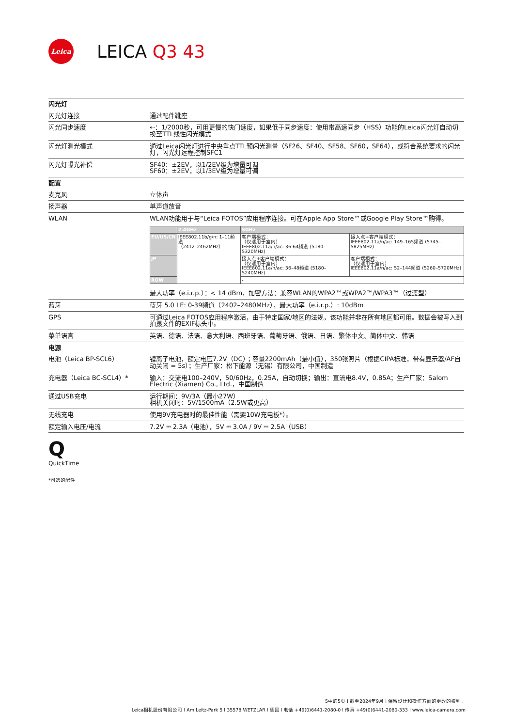Leica
LEICA Q3 43
| 闪光灯 | |
| 闪光灯连接 | 通过配件靴座 |
| 闪光同步速度 | ⇠：1/2000秒，可用更慢的快门速度，如果低于同步速度：使用带高速同步（HSS）功能的Leica闪光灯自动切换至TTL线性闪光模式 |
| 闪光灯测光模式 | 通过Leica闪光灯进行中央重点TTL预闪光测量（SF26、SF40、SF58、SF60，SF64），或符合系统要求的闪光灯，闪光灯远程控制SFC1 |
| 闪光灯曝光补偿 | SF40：±2EV，以1/2EV级为增量可调 SF60：±2EV，以1/3EV级为增量可调 |
| 配置 | |
| 麦克风 | 立体声 |
| 扬声器 | 单声道放音 |
| WLAN | WLAN功能用于与“Leica FOTOS”应用程序连接。可在Apple App Store™或Google Play Store™购得。 / / 2.4GHz / 5GHz / / / --- / --- / --- / --- / / EU/US/CN / IEEE802.11b/g/n: 1–11频道 （2412–2462MHz） / 客户端模式： （仅适用于室内） IEEE802.11a/n/ac: 36-64频道 (5180-5320MHz) / 接入点+客户端模式： IEEE802.11a/n/ac: 149–165频道 (5745–5825MHz) / / JP / / 接入点+客户端模式： （仅适用于室内） IEEE802.11a/n/ac: 36–48频道 (5180–5240MHz) / 客户端模式： （仅适用于室内） IEEE802.11a/n/ac: 52–144频道 (5260–5720MHz) / / ROW / / - / / 最大功率（e.i.r.p.）：< 14 dBm，加密方法：兼容WLAN的WPA2™或WPA2™/WPA3™（过渡型） |
| 蓝牙 | 蓝牙 5.0 LE: 0-39频道（2402–2480MHz），最大功率（e.i.r.p.）: 10dBm |
| GPS | 可通过Leica FOTOS应用程序激活，由于特定国家/地区的法规，该功能并非在所有地区都可用。数据会被写入到拍摄文件的EXIF标头中。 |
| 菜单语言 | 英语、德语、法语、意大利语、西班牙语、葡萄牙语、俄语、日语、繁体中文、简体中文、韩语 |
| 电源 | |
| 电池（Leica BP-SCL6） | 锂离子电池，额定电压7.2V（DC）；容量2200mAh（最小值），350张照片（根据CIPA标准，带有显示器/AF自动关闭 = 5s）；生产厂家：松下能源（无锡）有限公司，中国制造 |
| 充电器（Leica BC-SCL4）* | 输入：交流电100–240V，50/60Hz，0.25A，自动切换；输出：直流电8.4V，0.85A；生产厂家：Salom Electric (Xiamen) Co., Ltd.，中国制造 |
| 通过USB充电 | 运行期间：9V/3A（最小27W） 相机关闭时：5V/1500mA（2.5W或更高） |
| 无线充电 | 使用9V充电器时的最佳性能（需要10W充电板*）。 |
| 额定输入电压/电流 | 7.2V ⎓ 2.3A（电池），5V ⎓ 3.0A / 9V ⎓ 2.5A（USB） |
Q
QuickTime
*可选的配件
5中的5页 I 截至2024年9月 I 保留设计和操作方面的更改的权利。
Leica相机股份有限公司 I Am Leitz-Park 5 I 35578 WETZLAR I 德国 I 电话 +49(0)6441-2080-0 I 传真 +49(0)6441-2080-333 I www.leica-camera.com